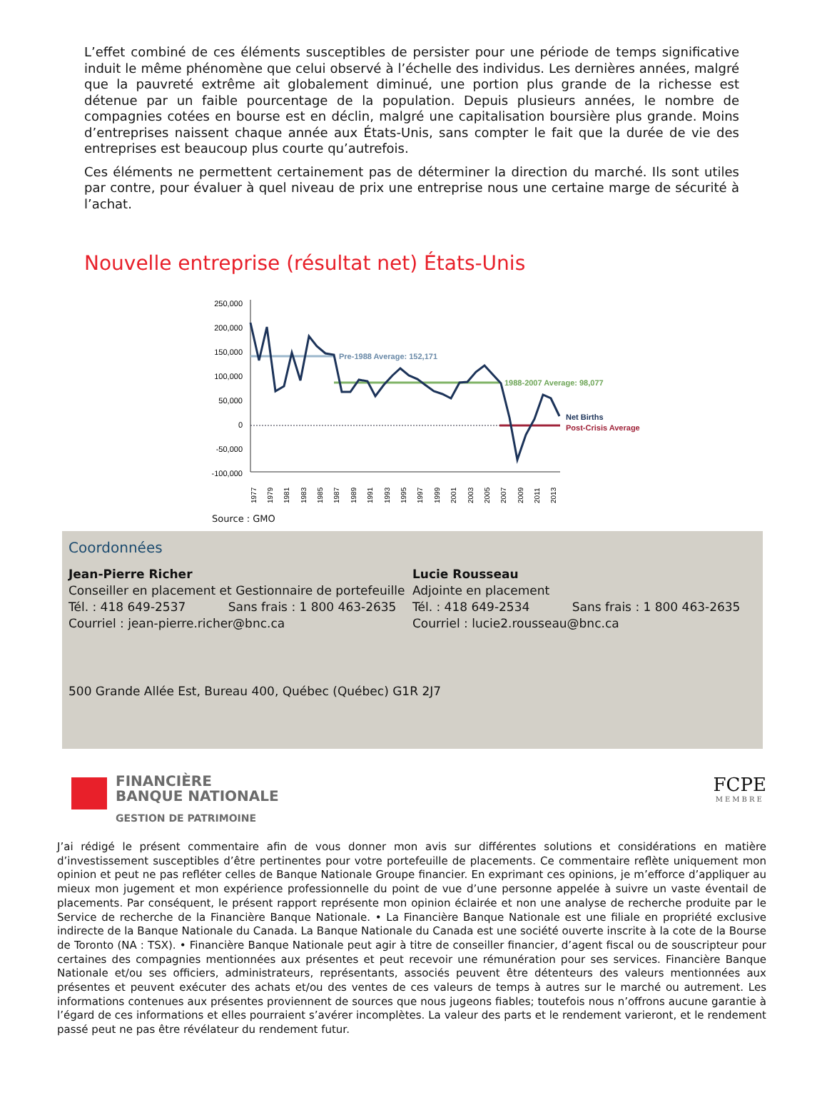L’effet combiné de ces éléments susceptibles de persister pour une période de temps significative induit le même phénomène que celui observé à l’échelle des individus. Les dernières années, malgré que la pauvreté extrême ait globalement diminué, une portion plus grande de la richesse est détenue par un faible pourcentage de la population. Depuis plusieurs années, le nombre de compagnies cotées en bourse est en déclin, malgré une capitalisation boursière plus grande. Moins d’entreprises naissent chaque année aux États-Unis, sans compter le fait que la durée de vie des entreprises est beaucoup plus courte qu’autrefois.
Ces éléments ne permettent certainement pas de déterminer la direction du marché. Ils sont utiles par contre, pour évaluer à quel niveau de prix une entreprise nous une certaine marge de sécurité à l’achat.
Nouvelle entreprise (résultat net) États-Unis
250,000
200,000
150,000
100,000
50,000
0
-50,000
-100,000
Pre-1988 Average: 152,171
1988-2007 Average: 98,077
Net Births
Post-Crisis Average
1977
1979
1981
1983
1985
1987
1989
1991
1993
1995
1997
1999
2001
2003
2005
2007
2009
2011
2013
Source : GMO
Coordonnées
Jean-Pierre Richer
Conseiller en placement et Gestionnaire de portefeuille
Tél. : 418 649-2537 Sans frais : 1 800 463-2635
Courriel : jean-pierre.richer@bnc.ca
Lucie Rousseau
Adjointe en placement
Tél. : 418 649-2534 Sans frais : 1 800 463-2635
Courriel : lucie2.rousseau@bnc.ca
500 Grande Allée Est, Bureau 400, Québec (Québec) G1R 2J7
FINANCIÈRE
BANQUE NATIONALE
GESTION DE PATRIMOINE
FCPE
MEMBRE
J’ai rédigé le présent commentaire afin de vous donner mon avis sur différentes solutions et considérations en matière d’investissement susceptibles d’être pertinentes pour votre portefeuille de placements. Ce commentaire reflète uniquement mon opinion et peut ne pas refléter celles de Banque Nationale Groupe financier. En exprimant ces opinions, je m’efforce d’appliquer au mieux mon jugement et mon expérience professionnelle du point de vue d’une personne appelée à suivre un vaste éventail de placements. Par conséquent, le présent rapport représente mon opinion éclairée et non une analyse de recherche produite par le Service de recherche de la Financière Banque Nationale. • La Financière Banque Nationale est une filiale en propriété exclusive indirecte de la Banque Nationale du Canada. La Banque Nationale du Canada est une société ouverte inscrite à la cote de la Bourse de Toronto (NA : TSX). • Financière Banque Nationale peut agir à titre de conseiller financier, d’agent fiscal ou de souscripteur pour certaines des compagnies mentionnées aux présentes et peut recevoir une rémunération pour ses services. Financière Banque Nationale et/ou ses officiers, administrateurs, représentants, associés peuvent être détenteurs des valeurs mentionnées aux présentes et peuvent exécuter des achats et/ou des ventes de ces valeurs de temps à autres sur le marché ou autrement. Les informations contenues aux présentes proviennent de sources que nous jugeons fiables; toutefois nous n’offrons aucune garantie à l’égard de ces informations et elles pourraient s’avérer incomplètes. La valeur des parts et le rendement varieront, et le rendement passé peut ne pas être révélateur du rendement futur.